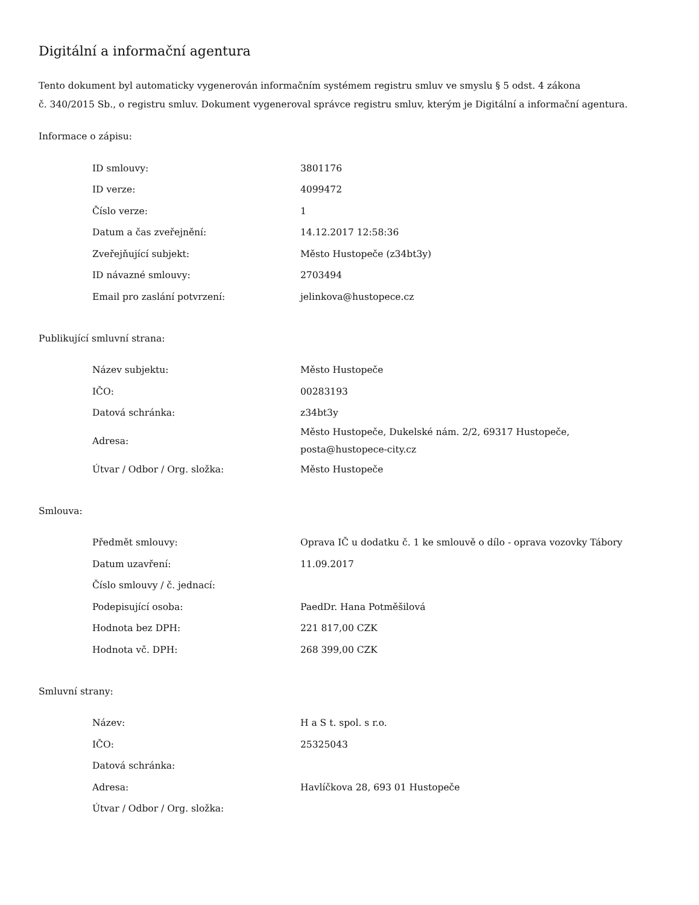Digitální a informační agentura
Tento dokument byl automaticky vygenerován informačním systémem registru smluv ve smyslu § 5 odst. 4 zákona
č. 340/2015 Sb., o registru smluv. Dokument vygeneroval správce registru smluv, kterým je Digitální a informační agentura.
Informace o zápisu:
| ID smlouvy: | 3801176 |
| ID verze: | 4099472 |
| Číslo verze: | 1 |
| Datum a čas zveřejnění: | 14.12.2017 12:58:36 |
| Zveřejňující subjekt: | Město Hustopeče (z34bt3y) |
| ID návazné smlouvy: | 2703494 |
| Email pro zaslání potvrzení: | jelinkova@hustopece.cz |
Publikující smluvní strana:
| Název subjektu: | Město Hustopeče |
| IČO: | 00283193 |
| Datová schránka: | z34bt3y |
| Adresa: | Město Hustopeče, Dukelské nám. 2/2, 69317 Hustopeče, posta@hustopece-city.cz |
| Útvar / Odbor / Org. složka: | Město Hustopeče |
Smlouva:
| Předmět smlouvy: | Oprava IČ u dodatku č. 1 ke smlouvě o dílo - oprava vozovky Tábory |
| Datum uzavření: | 11.09.2017 |
| Číslo smlouvy / č. jednací: | |
| Podepisující osoba: | PaedDr. Hana Potměšilová |
| Hodnota bez DPH: | 221 817,00 CZK |
| Hodnota vč. DPH: | 268 399,00 CZK |
Smluvní strany:
| Název: | H a S t. spol. s r.o. |
| IČO: | 25325043 |
| Datová schránka: | |
| Adresa: | Havlíčkova 28, 693 01 Hustopeče |
| Útvar / Odbor / Org. složka: | |